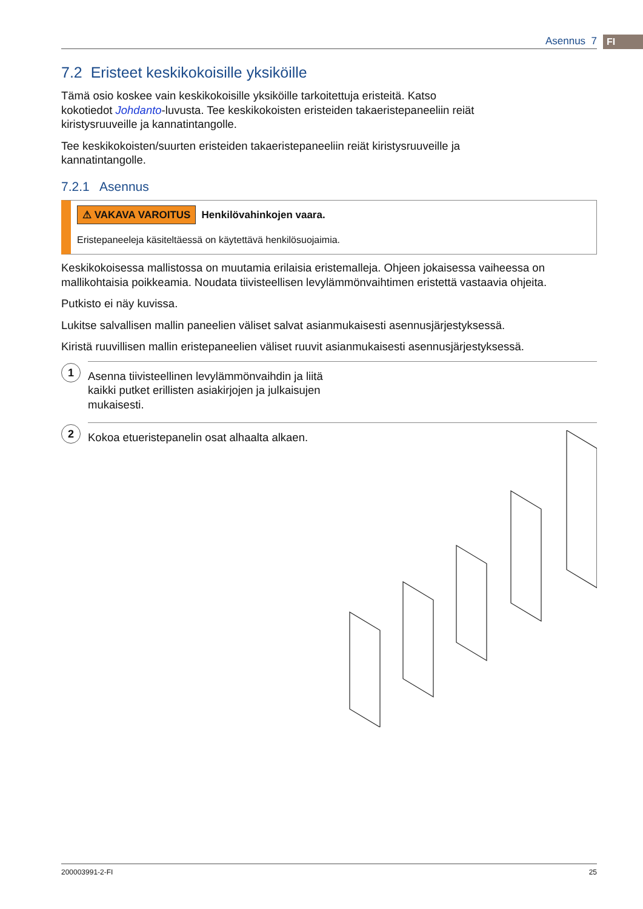FI
Asennus 7
7.2 Eristeet keskikokoisille yksiköille
Tämä osio koskee vain keskikokoisille yksiköille tarkoitettuja eristeitä. Katso kokotiedot Johdanto-luvusta. Tee keskikokoisten eristeiden takaeristepaneeliin reiät kiristysruuveille ja kannatintangolle.
Tee keskikokoisten/suurten eristeiden takaeristepaneeliin reiät kiristysruuveille ja kannatintangolle.
7.2.1 Asennus
⚠ VAKAVA VAROITUS Henkilövahinkojen vaara.
Eristepaneeleja käsiteltäessä on käytettävä henkilösuojaimia.
Keskikokoisessa mallistossa on muutamia erilaisia eristemalleja. Ohjeen jokaisessa vaiheessa on mallikohtaisia poikkeamia. Noudata tiivisteellisen levylämmönvaihtimen eristettä vastaavia ohjeita.
Putkisto ei näy kuvissa.
Lukitse salvallisen mallin paneelien väliset salvat asianmukaisesti asennusjärjestyksessä.
Kiristä ruuvillisen mallin eristepaneelien väliset ruuvit asianmukaisesti asennusjärjestyksessä.
1
Asenna tiivisteellinen levylämmönvaihdin ja liitä kaikki putket erillisten asiakirjojen ja julkaisujen mukaisesti.
2
Kokoa etueristepanelin osat alhaalta alkaen.
200003991-2-FI 25